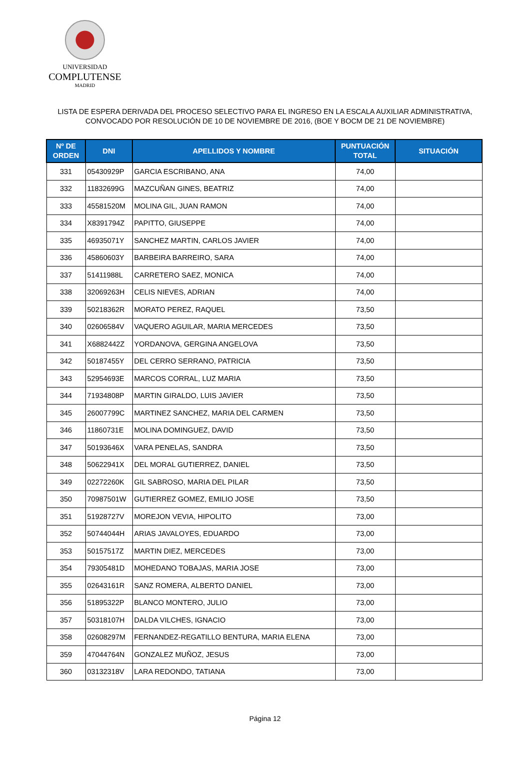UNIVERSIDAD
COMPLUTENSE
MADRID
LISTA DE ESPERA DERIVADA DEL PROCESO SELECTIVO PARA EL INGRESO EN LA ESCALA AUXILIAR ADMINISTRATIVA,
CONVOCADO POR RESOLUCIÓN DE 10 DE NOVIEMBRE DE 2016, (BOE Y BOCM DE 21 DE NOVIEMBRE)
| Nº DE ORDEN | DNI | APELLIDOS Y NOMBRE | PUNTUACIÓN TOTAL | SITUACIÓN |
| --- | --- | --- | --- | --- |
| 331 | 05430929P | GARCIA ESCRIBANO, ANA | 74,00 | |
| 332 | 11832699G | MAZCUÑAN GINES, BEATRIZ | 74,00 | |
| 333 | 45581520M | MOLINA GIL, JUAN RAMON | 74,00 | |
| 334 | X8391794Z | PAPITTO, GIUSEPPE | 74,00 | |
| 335 | 46935071Y | SANCHEZ MARTIN, CARLOS JAVIER | 74,00 | |
| 336 | 45860603Y | BARBEIRA BARREIRO, SARA | 74,00 | |
| 337 | 51411988L | CARRETERO SAEZ, MONICA | 74,00 | |
| 338 | 32069263H | CELIS NIEVES, ADRIAN | 74,00 | |
| 339 | 50218362R | MORATO PEREZ, RAQUEL | 73,50 | |
| 340 | 02606584V | VAQUERO AGUILAR, MARIA MERCEDES | 73,50 | |
| 341 | X6882442Z | YORDANOVA, GERGINA ANGELOVA | 73,50 | |
| 342 | 50187455Y | DEL CERRO SERRANO, PATRICIA | 73,50 | |
| 343 | 52954693E | MARCOS CORRAL, LUZ MARIA | 73,50 | |
| 344 | 71934808P | MARTIN GIRALDO, LUIS JAVIER | 73,50 | |
| 345 | 26007799C | MARTINEZ SANCHEZ, MARIA DEL CARMEN | 73,50 | |
| 346 | 11860731E | MOLINA DOMINGUEZ, DAVID | 73,50 | |
| 347 | 50193646X | VARA PENELAS, SANDRA | 73,50 | |
| 348 | 50622941X | DEL MORAL GUTIERREZ, DANIEL | 73,50 | |
| 349 | 02272260K | GIL SABROSO, MARIA DEL PILAR | 73,50 | |
| 350 | 70987501W | GUTIERREZ GOMEZ, EMILIO JOSE | 73,50 | |
| 351 | 51928727V | MOREJON VEVIA, HIPOLITO | 73,00 | |
| 352 | 50744044H | ARIAS JAVALOYES, EDUARDO | 73,00 | |
| 353 | 50157517Z | MARTIN DIEZ, MERCEDES | 73,00 | |
| 354 | 79305481D | MOHEDANO TOBAJAS, MARIA JOSE | 73,00 | |
| 355 | 02643161R | SANZ ROMERA, ALBERTO DANIEL | 73,00 | |
| 356 | 51895322P | BLANCO MONTERO, JULIO | 73,00 | |
| 357 | 50318107H | DALDA VILCHES, IGNACIO | 73,00 | |
| 358 | 02608297M | FERNANDEZ-REGATILLO BENTURA, MARIA ELENA | 73,00 | |
| 359 | 47044764N | GONZALEZ MUÑOZ, JESUS | 73,00 | |
| 360 | 03132318V | LARA REDONDO, TATIANA | 73,00 | |
Página 12